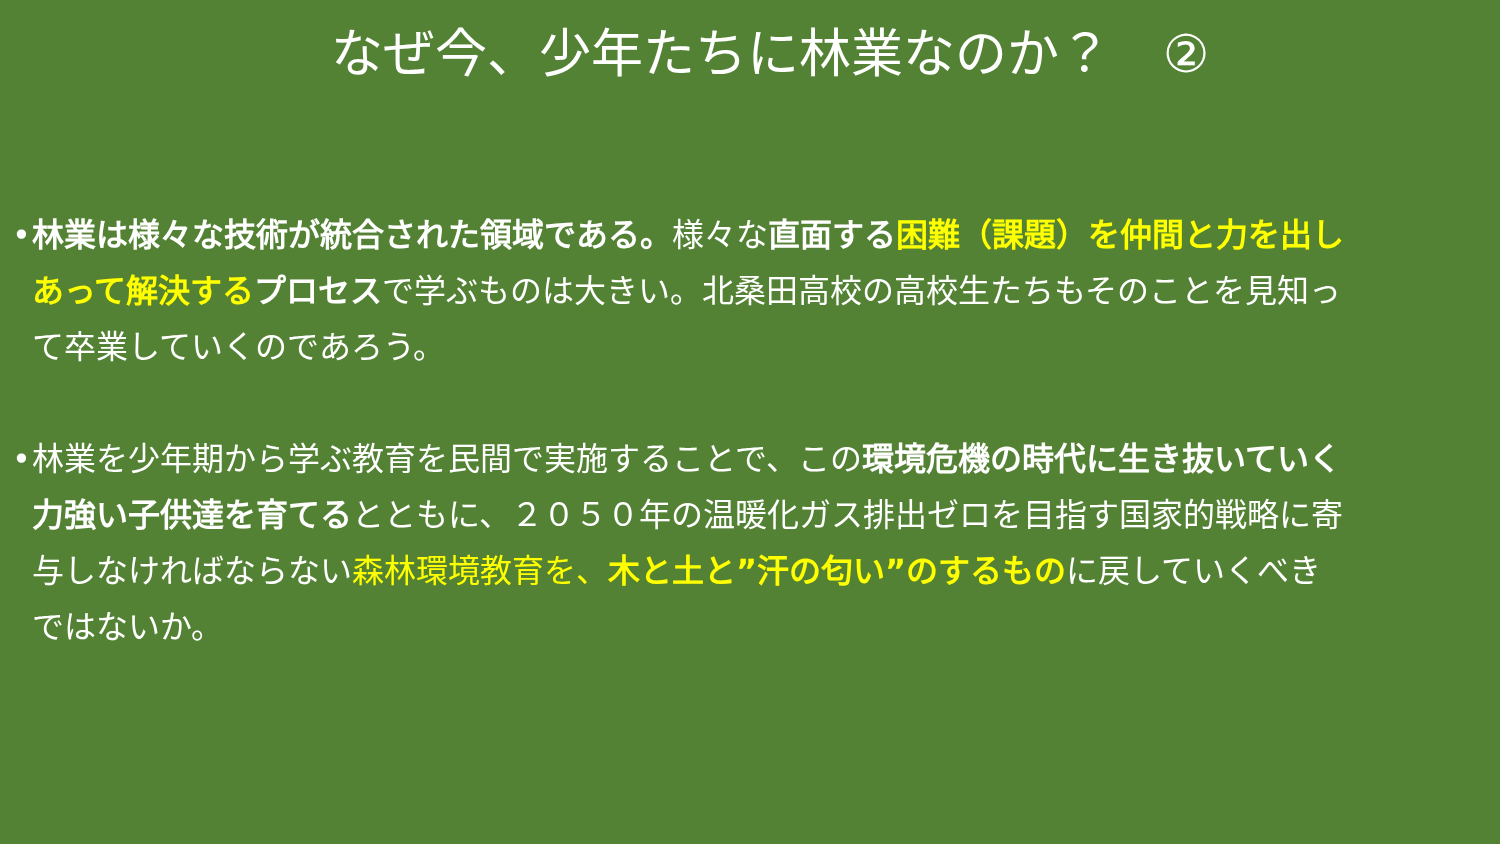なぜ今、少年たちに林業なのか？　②
• 林業は様々な技術が統合された領域である。様々な直面する困難（課題）を仲間と力を出しあって解決するプロセスで学ぶものは大きい。北桑田高校の高校生たちもそのことを見知って卒業していくのであろう。
• 林業を少年期から学ぶ教育を民間で実施することで、この環境危機の時代に生き抜いていく力強い子供達を育てるとともに、２０５０年の温暖化ガス排出ゼロを目指す国家的戦略に寄与しなければならない森林環境教育を、木と土と”汗の匂い”のするものに戻していくべきではないか。